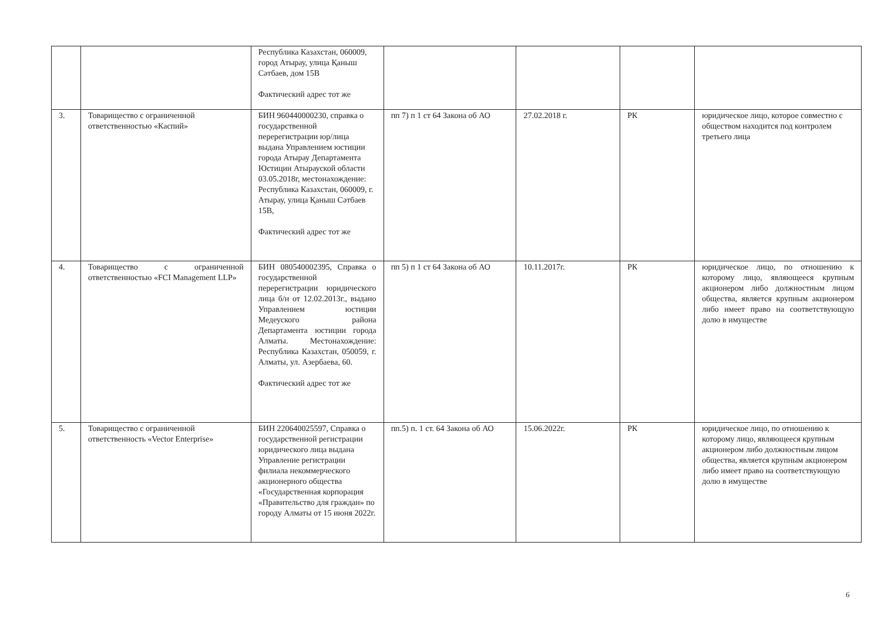| | | Республика Казахстан, 060009, город Атырау, улица Қаныш Сәтбаев, дом 15В Фактический адрес тот же | | | | |
| 3. | Товарищество с ограниченной ответственностью «Каспий» | БИН 960440000230, справка о государственной перерегистрации юр/лица выдана Управлением юстиции города Атырау Департамента Юстиции Атырауской области 03.05.2018г, местонахождение: Республика Казахстан, 060009, г. Атырау, улица Қаныш Сәтбаев 15В, Фактический адрес тот же | пп 7) п 1 ст 64 Закона об АО | 27.02.2018 г. | РК | юридическое лицо, которое совместно с обществом находится под контролем третьего лица |
| 4. | Товарищество с ограниченной ответственностью «FCI Management LLP» | БИН 080540002395, Справка о государственной перерегистрации юридического лица б/н от 12.02.2013г., выдано Управлением юстиции Медеуского района Департамента юстиции города Алматы. Местонахождение: Республика Казахстан, 050059, г. Алматы, ул. Азербаева, 60. Фактический адрес тот же | пп 5) п 1 ст 64 Закона об АО | 10.11.2017г. | РК | юридическое лицо, по отношению к которому лицо, являющееся крупным акционером либо должностным лицом общества, является крупным акционером либо имеет право на соответствующую долю в имуществе |
| 5. | Товарищество с ограниченной ответственность «Vector Enterprise» | БИН 220640025597, Справка о государственной регистрации юридического лица выдана Управление регистрации филиала некоммерческого акционерного общества «Государственная корпорация «Правительство для граждан» по городу Алматы от 15 июня 2022г. | пп.5) п. 1 ст. 64 Закона об АО | 15.06.2022г. | РК | юридическое лицо, по отношению к которому лицо, являющееся крупным акционером либо должностным лицом общества, является крупным акционером либо имеет право на соответствующую долю в имуществе |
6